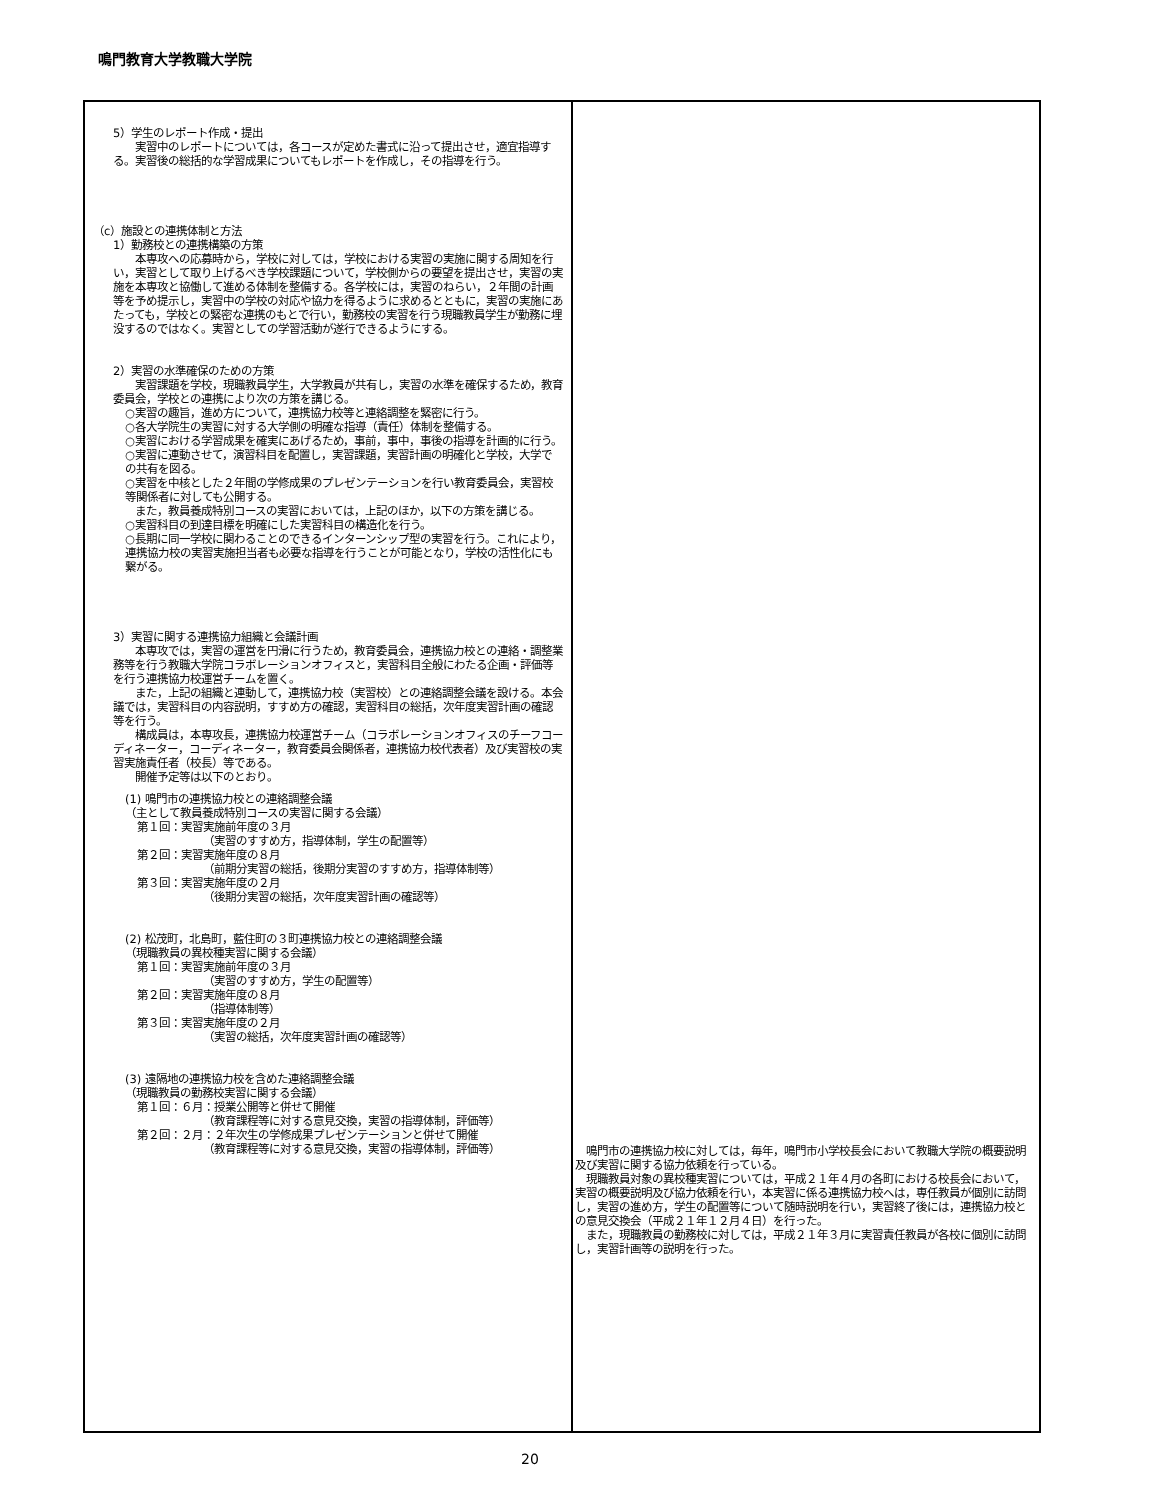鳴門教育大学教職大学院
| 5）学生のレポート作成・提出 実習中のレポートについては，各コースが定めた書式に沿って提出させ，適宜指導する。実習後の総括的な学習成果についてもレポートを作成し，その指導を行う。 （c）施設との連携体制と方法 1）勤務校との連携構築の方策 本専攻への応募時から，学校に対しては，学校における実習の実施に関する周知を行い，実習として取り上げるべき学校課題について，学校側からの要望を提出させ，実習の実施を本専攻と協働して進める体制を整備する。各学校には，実習のねらい，２年間の計画等を予め提示し，実習中の学校の対応や協力を得るように求めるとともに，実習の実施にあたっても，学校との緊密な連携のもとで行い，勤務校の実習を行う現職教員学生が勤務に埋没するのではなく。実習としての学習活動が遂行できるようにする。 2）実習の水準確保のための方策 実習課題を学校，現職教員学生，大学教員が共有し，実習の水準を確保するため，教育委員会，学校との連携により次の方策を講じる。 ○実習の趣旨，進め方について，連携協力校等と連絡調整を緊密に行う。 ○各大学院生の実習に対する大学側の明確な指導（責任）体制を整備する。 ○実習における学習成果を確実にあげるため，事前，事中，事後の指導を計画的に行う。 ○実習に連動させて，演習科目を配置し，実習課題，実習計画の明確化と学校，大学での共有を図る。 ○実習を中核とした２年間の学修成果のプレゼンテーションを行い教育委員会，実習校等関係者に対しても公開する。 また，教員養成特別コースの実習においては，上記のほか，以下の方策を講じる。 ○実習科目の到達目標を明確にした実習科目の構造化を行う。 ○長期に同一学校に関わることのできるインターンシップ型の実習を行う。これにより，連携協力校の実習実施担当者も必要な指導を行うことが可能となり，学校の活性化にも繋がる。 3）実習に関する連携協力組織と会議計画 本専攻では，実習の運営を円滑に行うため，教育委員会，連携協力校との連絡・調整業務等を行う教職大学院コラボレーションオフィスと，実習科目全般にわたる企画・評価等を行う連携協力校運営チームを置く。 また，上記の組織と連動して，連携協力校（実習校）との連絡調整会議を設ける。本会議では，実習科目の内容説明，すすめ方の確認，実習科目の総括，次年度実習計画の確認等を行う。 構成員は，本専攻長，連携協力校運営チーム（コラボレーションオフィスのチーフコーディネーター，コーディネーター，教育委員会関係者，連携協力校代表者）及び実習校の実習実施責任者（校長）等である。 開催予定等は以下のとおり。 (1) 鳴門市の連携協力校との連絡調整会議 （主として教員養成特別コースの実習に関する会議） 第１回：実習実施前年度の３月 （実習のすすめ方，指導体制，学生の配置等） 第２回：実習実施年度の８月 （前期分実習の総括，後期分実習のすすめ方，指導体制等） 第３回：実習実施年度の２月 （後期分実習の総括，次年度実習計画の確認等） (2) 松茂町，北島町，藍住町の３町連携協力校との連絡調整会議 （現職教員の異校種実習に関する会議） 第１回：実習実施前年度の３月 （実習のすすめ方，学生の配置等） 第２回：実習実施年度の８月 （指導体制等） 第３回：実習実施年度の２月 （実習の総括，次年度実習計画の確認等） (3) 遠隔地の連携協力校を含めた連絡調整会議 （現職教員の勤務校実習に関する会議） 第１回：６月：授業公開等と併せて開催 （教育課程等に対する意見交換，実習の指導体制，評価等） 第２回：２月：２年次生の学修成果プレゼンテーションと併せて開催 （教育課程等に対する意見交換，実習の指導体制，評価等） | 鳴門市の連携協力校に対しては，毎年，鳴門市小学校長会において教職大学院の概要説明及び実習に関する協力依頼を行っている。 現職教員対象の異校種実習については，平成２１年４月の各町における校長会において，実習の概要説明及び協力依頼を行い，本実習に係る連携協力校へは，専任教員が個別に訪問し，実習の進め方，学生の配置等について随時説明を行い，実習終了後には，連携協力校との意見交換会（平成２１年１２月４日）を行った。 また，現職教員の勤務校に対しては，平成２１年３月に実習責任教員が各校に個別に訪問し，実習計画等の説明を行った。 |
20